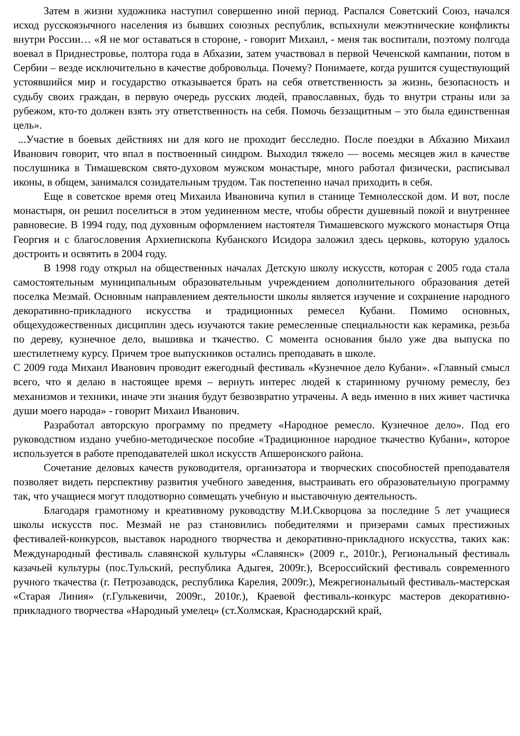Затем в жизни художника наступил совершенно иной период. Распался Советский Союз, начался исход русскоязычного населения из бывших союзных республик, вспыхнули межэтнические конфликты внутри России… «Я не мог оставаться в стороне, - говорит Михаил, - меня так воспитали, поэтому полгода воевал в Приднестровье, полтора года в Абхазии, затем участвовал в первой Чеченской кампании, потом в Сербии – везде исключительно в качестве добровольца. Почему? Понимаете, когда рушится существующий устоявшийся мир и государство отказывается брать на себя ответственность за жизнь, безопасность и судьбу своих граждан, в первую очередь русских людей, православных, будь то внутри страны или за рубежом, кто-то должен взять эту ответственность на себя. Помочь беззащитным – это была единственная цель».
...Участие в боевых действиях ни для кого не проходит бесследно. После поездки в Абхазию Михаил Иванович говорит, что впал в поствоенный синдром. Выходил тяжело — восемь месяцев жил в качестве послушника в Тимашевском свято-духовом мужском монастыре, много работал физически, расписывал иконы, в общем, занимался созидательным трудом. Так постепенно начал приходить в себя.
Еще в советское время отец Михаила Ивановича купил в станице Темнолесской дом. И вот, после монастыря, он решил поселиться в этом уединенном месте, чтобы обрести душевный покой и внутреннее равновесие. В 1994 году, под духовным оформлением настоятеля Тимашевского мужского монастыря Отца Георгия и с благословения Архиепископа Кубанского Исидора заложил здесь церковь, которую удалось достроить и освятить в 2004 году.
В 1998 году открыл на общественных началах Детскую школу искусств, которая с 2005 года стала самостоятельным муниципальным образовательным учреждением дополнительного образования детей поселка Мезмай. Основным направлением деятельности школы является изучение и сохранение народного декоративно-прикладного искусства и традиционных ремесел Кубани. Помимо основных, общехудожественных дисциплин здесь изучаются такие ремесленные специальности как керамика, резьба по дереву, кузнечное дело, вышивка и ткачество. С момента основания было уже два выпуска по шестилетнему курсу. Причем трое выпускников остались преподавать в школе.
С 2009 года Михаил Иванович проводит ежегодный фестиваль «Кузнечное дело Кубани». «Главный смысл всего, что я делаю в настоящее время – вернуть интерес людей к старинному ручному ремеслу, без механизмов и техники, иначе эти знания будут безвозвратно утрачены. А ведь именно в них живет частичка души моего народа» - говорит Михаил Иванович.
Разработал авторскую программу по предмету «Народное ремесло. Кузнечное дело». Под его руководством издано учебно-методическое пособие «Традиционное народное ткачество Кубани», которое используется в работе преподавателей школ искусств Апшеронского района.
Сочетание деловых качеств руководителя, организатора и творческих способностей преподавателя позволяет видеть перспективу развития учебного заведения, выстраивать его образовательную программу так, что учащиеся могут плодотворно совмещать учебную и выставочную деятельность.
Благодаря грамотному и креативному руководству М.И.Скворцова за последние 5 лет учащиеся школы искусств пос. Мезмай не раз становились победителями и призерами самых престижных фестивалей-конкурсов, выставок народного творчества и декоративно-прикладного искусства, таких как: Международный фестиваль славянской культуры «Славянск» (2009 г., 2010г.), Региональный фестиваль казачьей культуры (пос.Тульский, республика Адыгея, 2009г.), Всероссийский фестиваль современного ручного ткачества (г. Петрозаводск, республика Карелия, 2009г.), Межрегиональный фестиваль-мастерская «Старая Линия» (г.Гулькевичи, 2009г., 2010г.), Краевой фестиваль-конкурс мастеров декоративно-прикладного творчества «Народный умелец» (ст.Холмская, Краснодарский край,